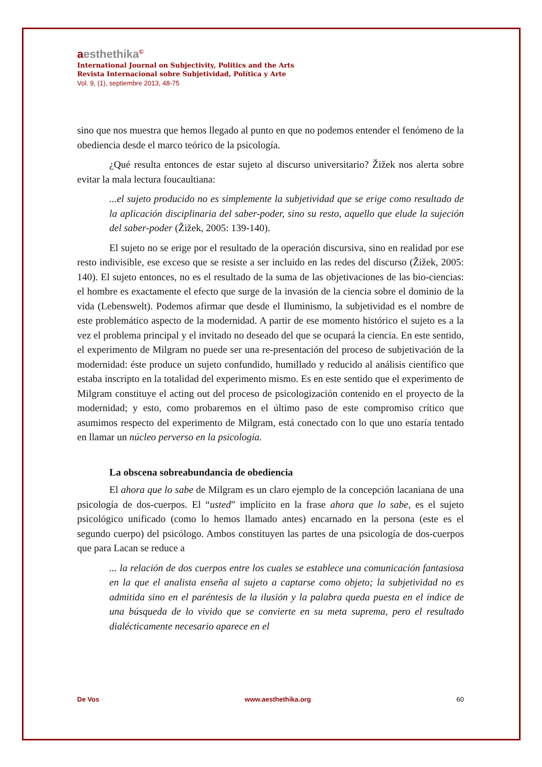aesthethika<sup>©</sup>
International Journal on Subjectivity, Politics and the Arts
Revista Internacional sobre Subjetividad, Política y Arte
Vol. 9, (1), septiembre 2013, 48-75
sino que nos muestra que hemos llegado al punto en que no podemos entender el fenómeno de la obediencia desde el marco teórico de la psicología.
¿Qué resulta entonces de estar sujeto al discurso universitario? Žižek nos alerta sobre evitar la mala lectura foucaultiana:
...el sujeto producido no es simplemente la subjetividad que se erige como resultado de la aplicación disciplinaria del saber-poder, sino su resto, aquello que elude la sujeción del saber-poder (Žižek, 2005: 139-140).
El sujeto no se erige por el resultado de la operación discursiva, sino en realidad por ese resto indivisible, ese exceso que se resiste a ser incluido en las redes del discurso (Žižek, 2005: 140). El sujeto entonces, no es el resultado de la suma de las objetivaciones de las bio-ciencias: el hombre es exactamente el efecto que surge de la invasión de la ciencia sobre el dominio de la vida (Lebenswelt). Podemos afirmar que desde el Iluminismo, la subjetividad es el nombre de este problemático aspecto de la modernidad. A partir de ese momento histórico el sujeto es a la vez el problema principal y el invitado no deseado del que se ocupará la ciencia. En este sentido, el experimento de Milgram no puede ser una re-presentación del proceso de subjetivación de la modernidad: éste produce un sujeto confundido, humillado y reducido al análisis científico que estaba inscripto en la totalidad del experimento mismo. Es en este sentido que el experimento de Milgram constituye el acting out del proceso de psicologización contenido en el proyecto de la modernidad; y esto, como probaremos en el último paso de este compromiso crítico que asumimos respecto del experimento de Milgram, está conectado con lo que uno estaría tentado en llamar un núcleo perverso en la psicología.
La obscena sobreabundancia de obediencia
El ahora que lo sabe de Milgram es un claro ejemplo de la concepción lacaniana de una psicología de dos-cuerpos. El “usted” implícito en la frase ahora que lo sabe, es el sujeto psicológico unificado (como lo hemos llamado antes) encarnado en la persona (este es el segundo cuerpo) del psicólogo. Ambos constituyen las partes de una psicología de dos-cuerpos que para Lacan se reduce a
... la relación de dos cuerpos entre los cuales se establece una comunicación fantasiosa en la que el analista enseña al sujeto a captarse como objeto; la subjetividad no es admitida sino en el paréntesis de la ilusión y la palabra queda puesta en el índice de una búsqueda de lo vivido que se convierte en su meta suprema, pero el resultado dialécticamente necesario aparece en el
De Vos www.aesthethika.org 60